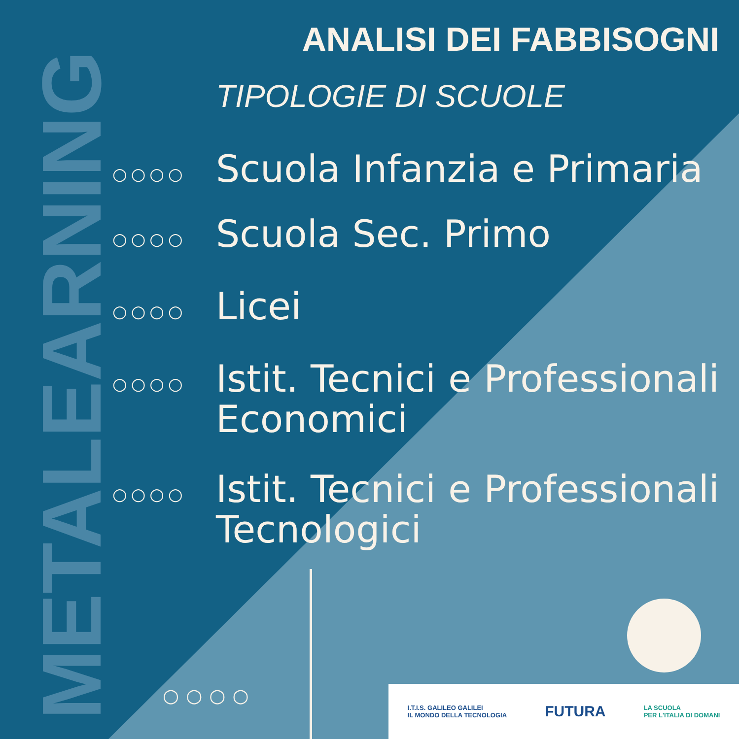METALEARNING
ANALISI DEI FABBISOGNI
TIPOLOGIE DI SCUOLE
○○○○
Scuola Infanzia e Primaria
○○○○
Scuola Sec. Primo
○○○○
Licei
○○○○
Istit. Tecnici e Professionali Economici
○○○○
Istit. Tecnici e Professionali Tecnologici
○○○○
I.T.I.S. GALILEO GALILEI
IL MONDO DELLA TECNOLOGIA
FUTURA
LA SCUOLA
PER L'ITALIA DI DOMANI